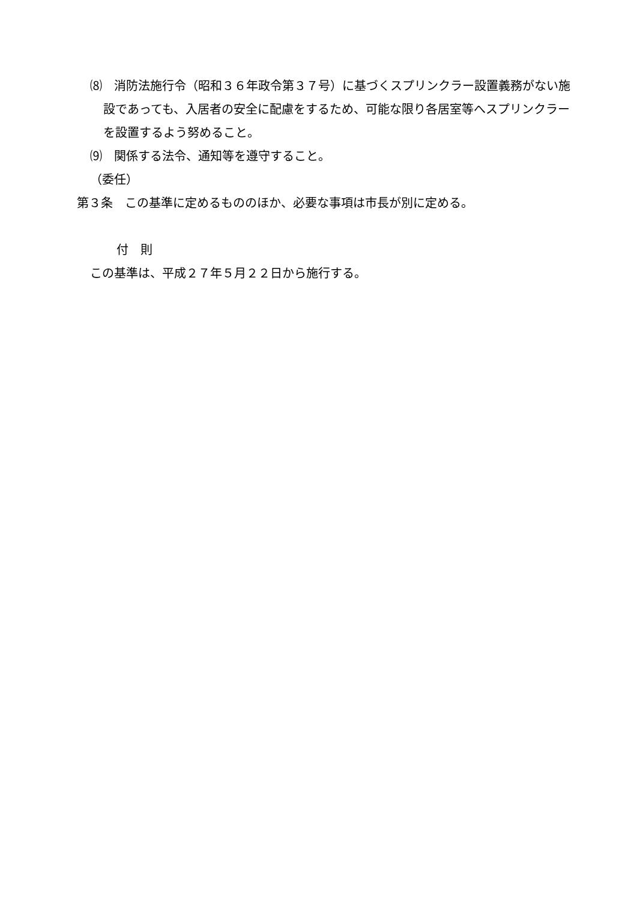⑻　消防法施行令（昭和３６年政令第３７号）に基づくスプリンクラー設置義務がない施設であっても、入居者の安全に配慮をするため、可能な限り各居室等へスプリンクラーを設置するよう努めること。
⑼　関係する法令、通知等を遵守すること。
（委任）
第３条　この基準に定めるもののほか、必要な事項は市長が別に定める。
付　則
この基準は、平成２７年５月２２日から施行する。